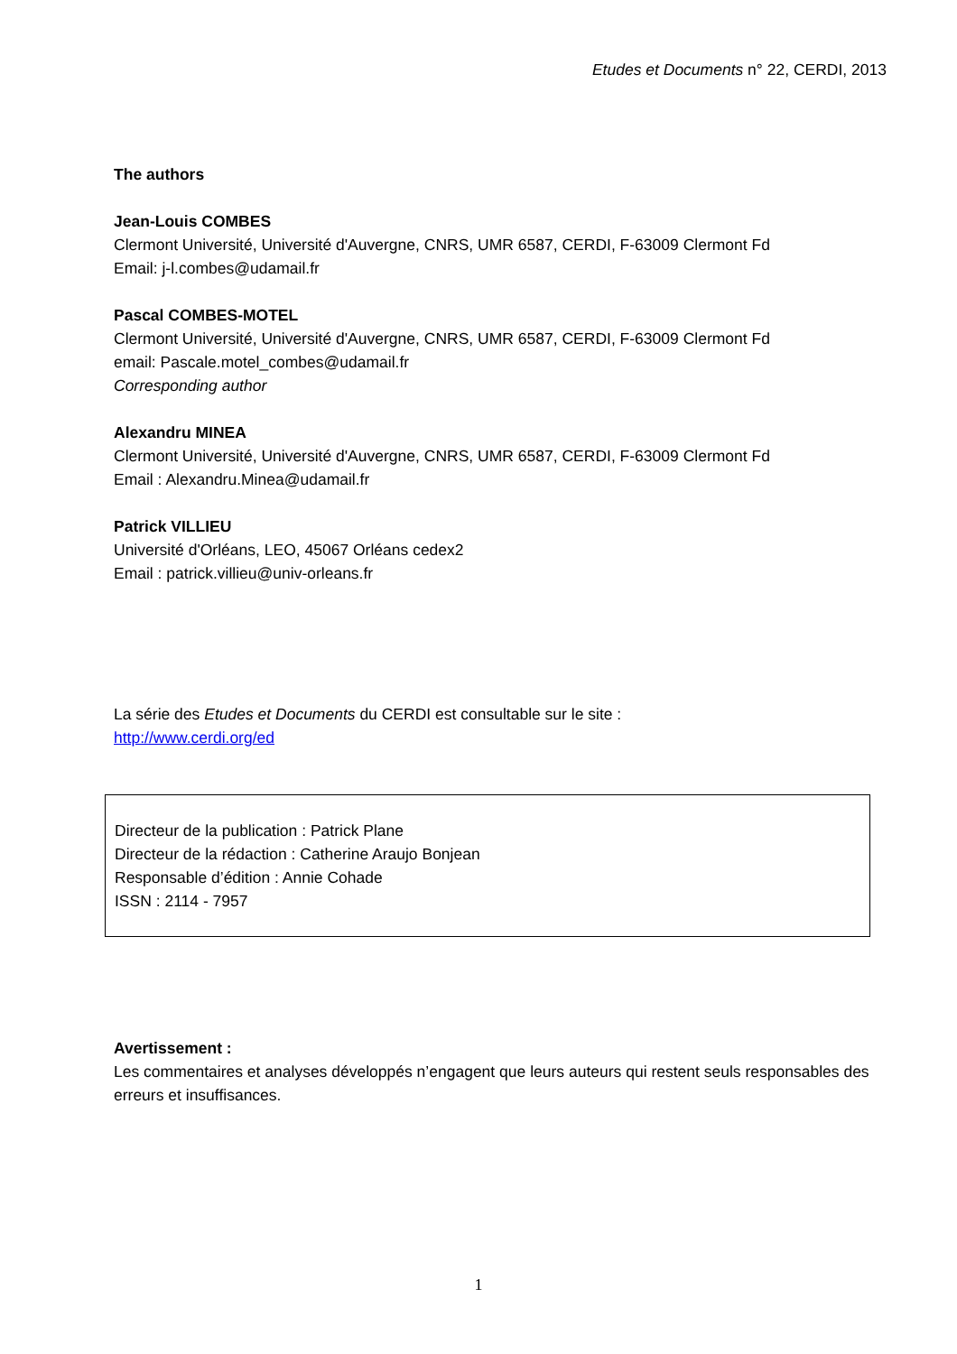Etudes et Documents n° 22, CERDI, 2013
The authors
Jean-Louis COMBES
Clermont Université, Université d'Auvergne, CNRS, UMR 6587, CERDI, F-63009 Clermont Fd
Email: j-l.combes@udamail.fr
Pascal COMBES-MOTEL
Clermont Université, Université d'Auvergne, CNRS, UMR 6587, CERDI, F-63009 Clermont Fd
email: Pascale.motel_combes@udamail.fr
Corresponding author
Alexandru MINEA
Clermont Université, Université d'Auvergne, CNRS, UMR 6587, CERDI, F-63009 Clermont Fd
Email : Alexandru.Minea@udamail.fr
Patrick VILLIEU
Université d'Orléans, LEO, 45067 Orléans cedex2
Email : patrick.villieu@univ-orleans.fr
La série des Etudes et Documents du CERDI est consultable sur le site :
http://www.cerdi.org/ed
Directeur de la publication : Patrick Plane
Directeur de la rédaction : Catherine Araujo Bonjean
Responsable d’édition : Annie Cohade
ISSN : 2114 - 7957
Avertissement :
Les commentaires et analyses développés n’engagent que leurs auteurs qui restent seuls responsables des erreurs et insuffisances.
1